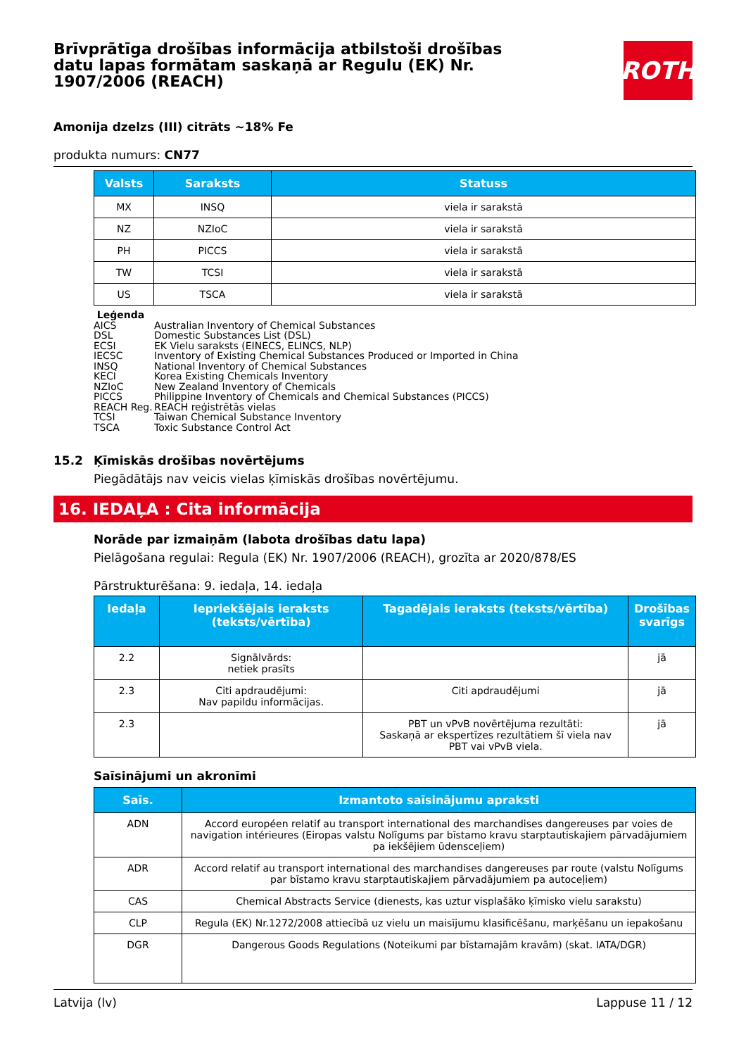Brīvprātīga drošības informācija atbilstoši drošības datu lapas formātam saskaņā ar Regulu (EK) Nr. 1907/2006 (REACH)
ROTH
Amonija dzelzs (III) citrāts ~18% Fe
produkta numurs: CN77
| Valsts | Saraksts | Statuss |
| --- | --- | --- |
| MX | INSQ | viela ir sarakstā |
| NZ | NZIoC | viela ir sarakstā |
| PH | PICCS | viela ir sarakstā |
| TW | TCSI | viela ir sarakstā |
| US | TSCA | viela ir sarakstā |
Leģenda
AICS Australian Inventory of Chemical Substances
DSL Domestic Substances List (DSL)
ECSI EK Vielu saraksts (EINECS, ELINCS, NLP)
IECSC Inventory of Existing Chemical Substances Produced or Imported in China
INSQ National Inventory of Chemical Substances
KECI Korea Existing Chemicals Inventory
NZIoC New Zealand Inventory of Chemicals
PICCS Philippine Inventory of Chemicals and Chemical Substances (PICCS)
REACH Reg. REACH reģistrētās vielas
TCSI Taiwan Chemical Substance Inventory
TSCA Toxic Substance Control Act
15.2 Ķīmiskās drošības novērtējums
Piegādātājs nav veicis vielas ķīmiskās drošības novērtējumu.
16. IEDAĻA : Cita informācija
Norāde par izmaiņām (labota drošības datu lapa)
Pielāgošana regulai: Regula (EK) Nr. 1907/2006 (REACH), grozīta ar 2020/878/ES
Pārstrukturēšana: 9. iedaļa, 14. iedaļa
| Iedaļa | Iepriekšējais ieraksts (teksts/vērtība) | Tagadējais ieraksts (teksts/vērtība) | Drošības svarīgs |
| --- | --- | --- | --- |
| 2.2 | Signālvārds: netiek prasīts | | jā |
| 2.3 | Citi apdraudējumi: Nav papildu informācijas. | Citi apdraudējumi | jā |
| 2.3 | | PBT un vPvB novērtējuma rezultāti: Saskaņā ar ekspertīzes rezultātiem šī viela nav PBT vai vPvB viela. | jā |
Saīsinājumi un akronīmi
| Saīs. | Izmantoto saīsinājumu apraksti |
| --- | --- |
| ADN | Accord européen relatif au transport international des marchandises dangereuses par voies de navigation intérieures (Eiropas valstu Nolīgums par bīstamo kravu starptautiskajiem pārvadājumiem pa iekšējiem ūdensceļiem) |
| ADR | Accord relatif au transport international des marchandises dangereuses par route (valstu Nolīgums par bīstamo kravu starptautiskajiem pārvadājumiem pa autoceļiem) |
| CAS | Chemical Abstracts Service (dienests, kas uztur visplašāko ķīmisko vielu sarakstu) |
| CLP | Regula (EK) Nr.1272/2008 attiecībā uz vielu un maisījumu klasificēšanu, marķēšanu un iepakošanu |
| DGR | Dangerous Goods Regulations (Noteikumi par bīstamajām kravām) (skat. IATA/DGR) |
Latvija (lv) Lappuse 11 / 12